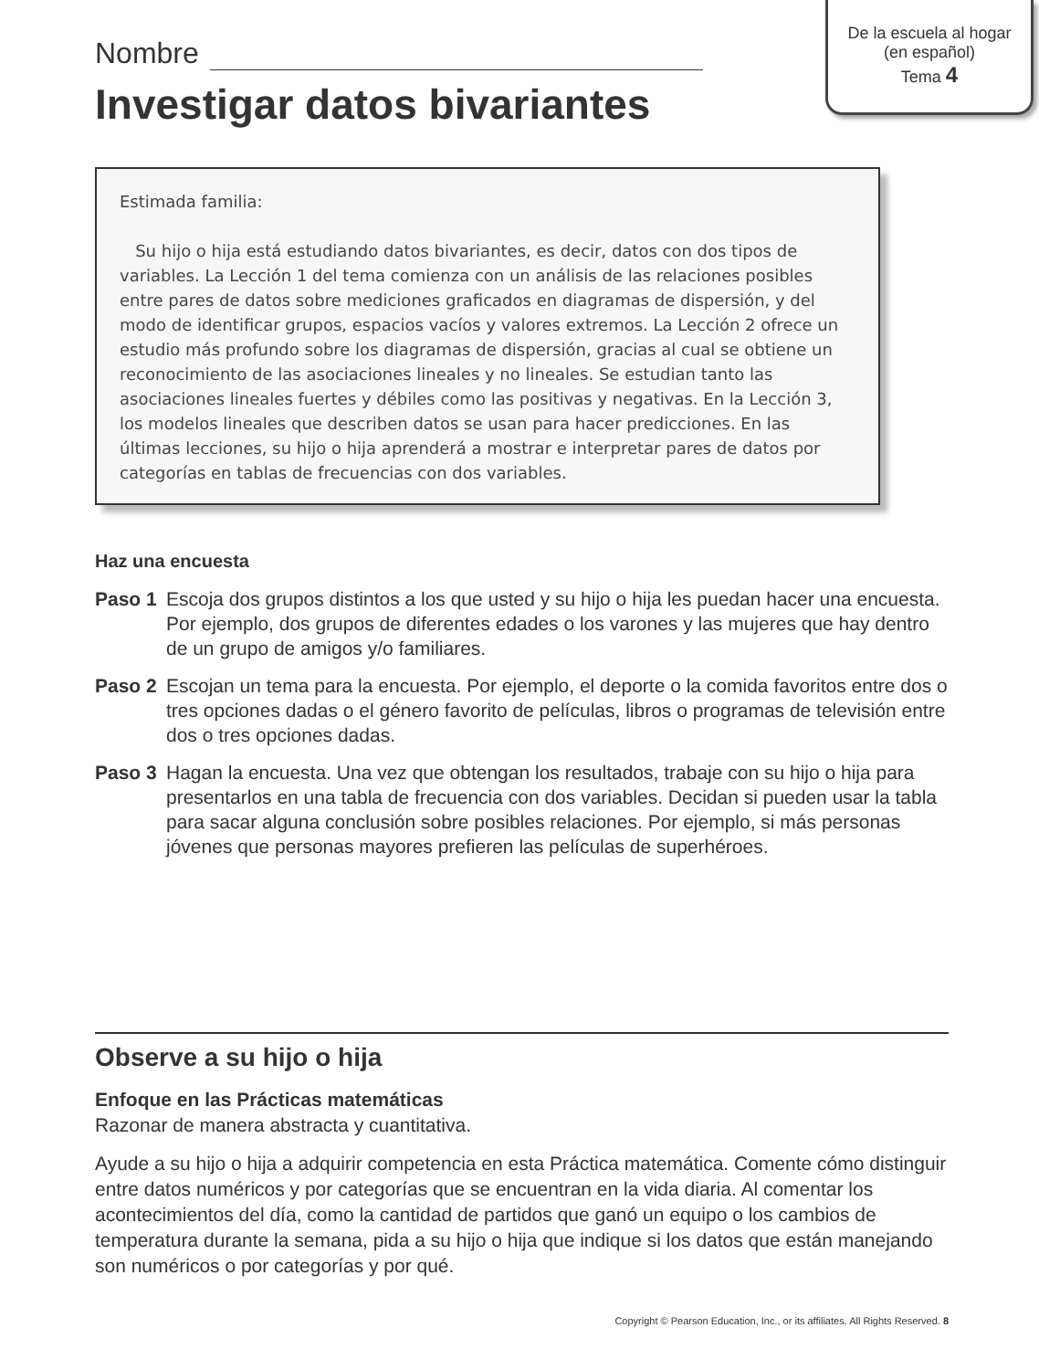De la escuela al hogar
(en español)
Tema 4
Nombre
Investigar datos bivariantes
Estimada familia:
Su hijo o hija está estudiando datos bivariantes, es decir, datos con dos tipos de variables. La Lección 1 del tema comienza con un análisis de las relaciones posibles entre pares de datos sobre mediciones graficados en diagramas de dispersión, y del modo de identificar grupos, espacios vacíos y valores extremos. La Lección 2 ofrece un estudio más profundo sobre los diagramas de dispersión, gracias al cual se obtiene un reconocimiento de las asociaciones lineales y no lineales. Se estudian tanto las asociaciones lineales fuertes y débiles como las positivas y negativas. En la Lección 3, los modelos lineales que describen datos se usan para hacer predicciones. En las últimas lecciones, su hijo o hija aprenderá a mostrar e interpretar pares de datos por categorías en tablas de frecuencias con dos variables.
Haz una encuesta
Paso 1 Escoja dos grupos distintos a los que usted y su hijo o hija les puedan hacer una encuesta. Por ejemplo, dos grupos de diferentes edades o los varones y las mujeres que hay dentro de un grupo de amigos y/o familiares.
Paso 2 Escojan un tema para la encuesta. Por ejemplo, el deporte o la comida favoritos entre dos o tres opciones dadas o el género favorito de películas, libros o programas de televisión entre dos o tres opciones dadas.
Paso 3 Hagan la encuesta. Una vez que obtengan los resultados, trabaje con su hijo o hija para presentarlos en una tabla de frecuencia con dos variables. Decidan si pueden usar la tabla para sacar alguna conclusión sobre posibles relaciones. Por ejemplo, si más personas jóvenes que personas mayores prefieren las películas de superhéroes.
Observe a su hijo o hija
Enfoque en las Prácticas matemáticas
Razonar de manera abstracta y cuantitativa.
Ayude a su hijo o hija a adquirir competencia en esta Práctica matemática. Comente cómo distinguir entre datos numéricos y por categorías que se encuentran en la vida diaria. Al comentar los acontecimientos del día, como la cantidad de partidos que ganó un equipo o los cambios de temperatura durante la semana, pida a su hijo o hija que indique si los datos que están manejando son numéricos o por categorías y por qué.
Copyright © Pearson Education, Inc., or its affiliates. All Rights Reserved. 8